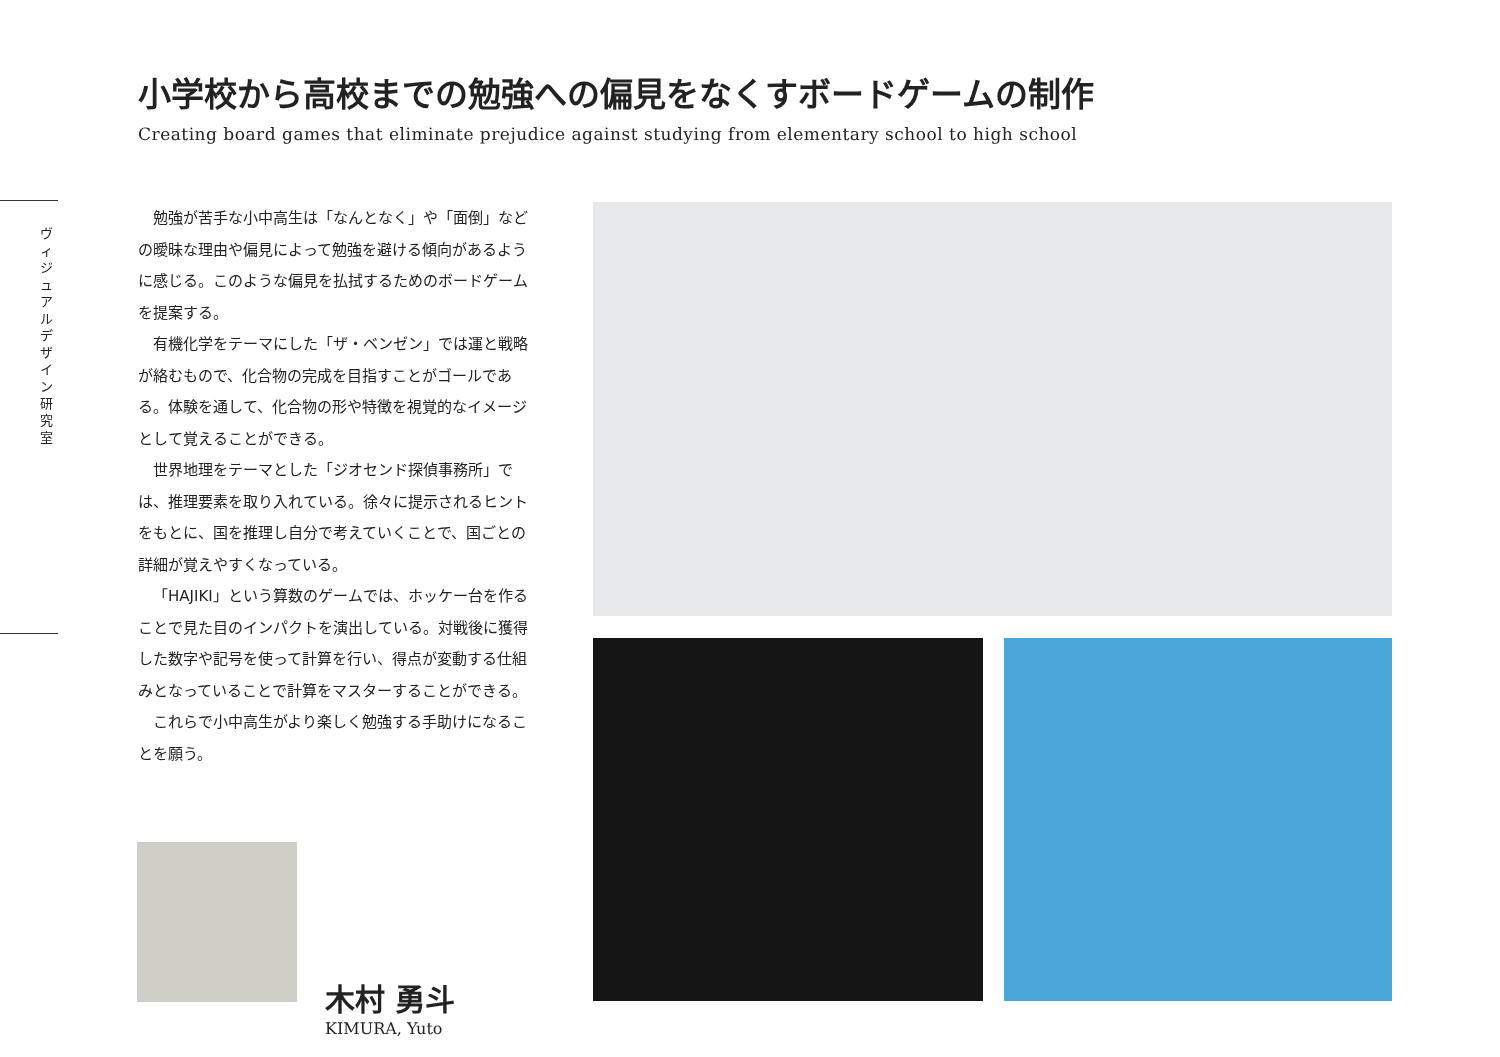ヴィジュアルデザイン研究室
小学校から高校までの勉強への偏見をなくすボードゲームの制作
Creating board games that eliminate prejudice against studying from elementary school to high school
勉強が苦手な小中高生は「なんとなく」や「面倒」などの曖昧な理由や偏見によって勉強を避ける傾向があるように感じる。このような偏見を払拭するためのボードゲームを提案する。
有機化学をテーマにした「ザ・ベンゼン」では運と戦略が絡むもので、化合物の完成を目指すことがゴールである。体験を通して、化合物の形や特徴を視覚的なイメージとして覚えることができる。
世界地理をテーマとした「ジオセンド探偵事務所」では、推理要素を取り入れている。徐々に提示されるヒントをもとに、国を推理し自分で考えていくことで、国ごとの詳細が覚えやすくなっている。
「HAJIKI」という算数のゲームでは、ホッケー台を作ることで見た目のインパクトを演出している。対戦後に獲得した数字や記号を使って計算を行い、得点が変動する仕組みとなっていることで計算をマスターすることができる。
これらで小中高生がより楽しく勉強する手助けになることを願う。
木村 勇斗
KIMURA, Yuto